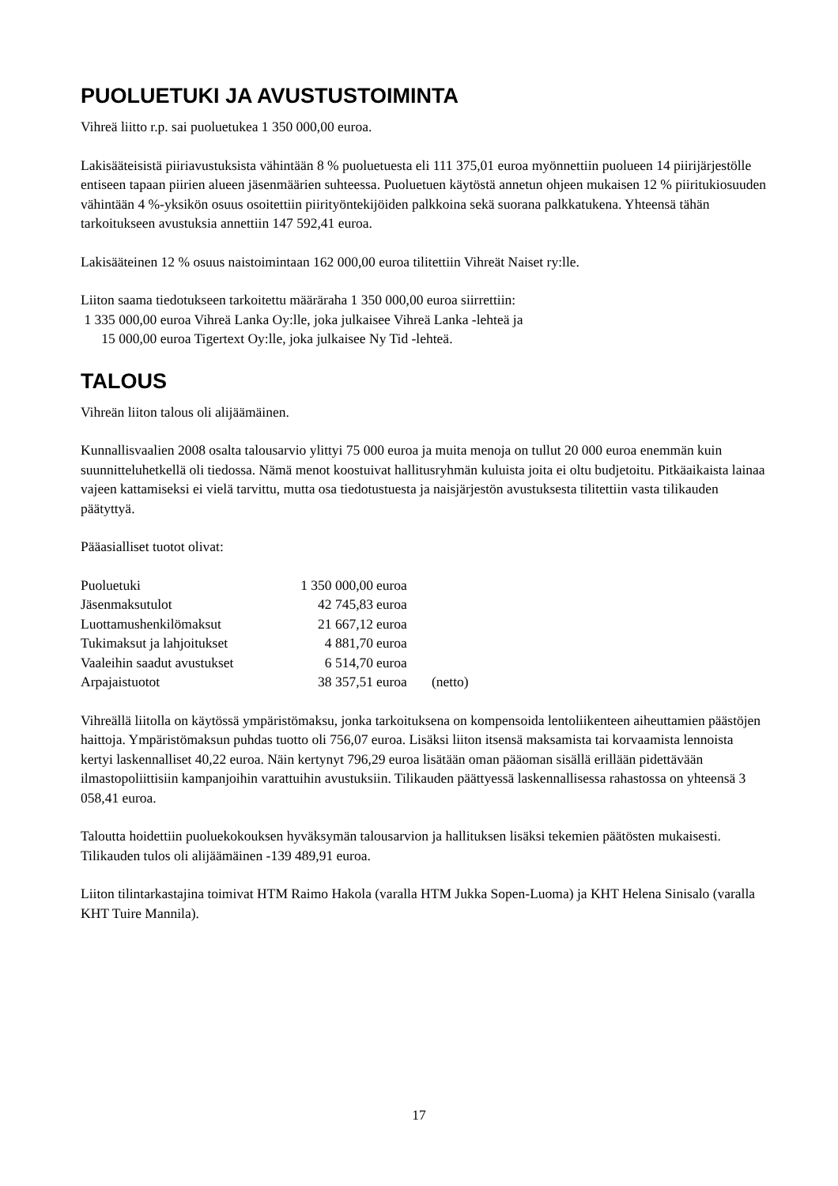PUOLUETUKI JA AVUSTUSTOIMINTA
Vihreä liitto r.p. sai puoluetukea 1 350 000,00 euroa.
Lakisääteisistä piiriavustuksista vähintään 8 % puoluetuesta eli 111 375,01 euroa myönnettiin puolueen 14 piirijärjestölle entiseen tapaan piirien alueen jäsenmäärien suhteessa. Puoluetuen käytöstä annetun ohjeen mukaisen 12 % piiritukiosuuden vähintään 4 %-yksikön osuus osoitettiin piirityöntekijöiden palkkoina sekä suorana palkkatukena. Yhteensä tähän tarkoitukseen avustuksia annettiin 147 592,41 euroa.
Lakisääteinen 12 % osuus naistoimintaan 162 000,00 euroa tilitettiin Vihreät Naiset ry:lle.
Liiton saama tiedotukseen tarkoitettu määräraha 1 350 000,00 euroa siirrettiin:
1 335 000,00 euroa Vihreä Lanka Oy:lle, joka julkaisee Vihreä Lanka -lehteä ja
15 000,00 euroa Tigertext Oy:lle, joka julkaisee Ny Tid -lehteä.
TALOUS
Vihreän liiton talous oli alijäämäinen.
Kunnallisvaalien 2008 osalta talousarvio ylittyi 75 000 euroa ja muita menoja on tullut 20 000 euroa enemmän kuin suunnitteluhetkellä oli tiedossa. Nämä menot koostuivat hallitusryhmän kuluista joita ei oltu budjetoitu. Pitkäaikaista lainaa vajeen kattamiseksi ei vielä tarvittu, mutta osa tiedotustuesta ja naisjärjestön avustuksesta tilitettiin vasta tilikauden päätyttyä.
Pääasialliset tuotot olivat:
| Puoluetuki | 1 350 000,00 | euroa | |
| Jäsenmaksutulot | 42 745,83 | euroa | |
| Luottamushenkilömaksut | 21 667,12 | euroa | |
| Tukimaksut ja lahjoitukset | 4 881,70 | euroa | |
| Vaaleihin saadut avustukset | 6 514,70 | euroa | |
| Arpajaistuotot | 38 357,51 | euroa | (netto) |
Vihreällä liitolla on käytössä ympäristömaksu, jonka tarkoituksena on kompensoida lentoliikenteen aiheuttamien päästöjen haittoja. Ympäristömaksun puhdas tuotto oli 756,07 euroa. Lisäksi liiton itsensä maksamista tai korvaamista lennoista kertyi laskennalliset 40,22 euroa. Näin kertynyt 796,29 euroa lisätään oman pääoman sisällä erillään pidettävään ilmastopoliittisiin kampanjoihin varattuihin avustuksiin. Tilikauden päättyessä laskennallisessa rahastossa on yhteensä 3 058,41 euroa.
Taloutta hoidettiin puoluekokouksen hyväksymän talousarvion ja hallituksen lisäksi tekemien päätösten mukaisesti. Tilikauden tulos oli alijäämäinen -139 489,91 euroa.
Liiton tilintarkastajina toimivat HTM Raimo Hakola (varalla HTM Jukka Sopen-Luoma) ja KHT Helena Sinisalo (varalla KHT Tuire Mannila).
17